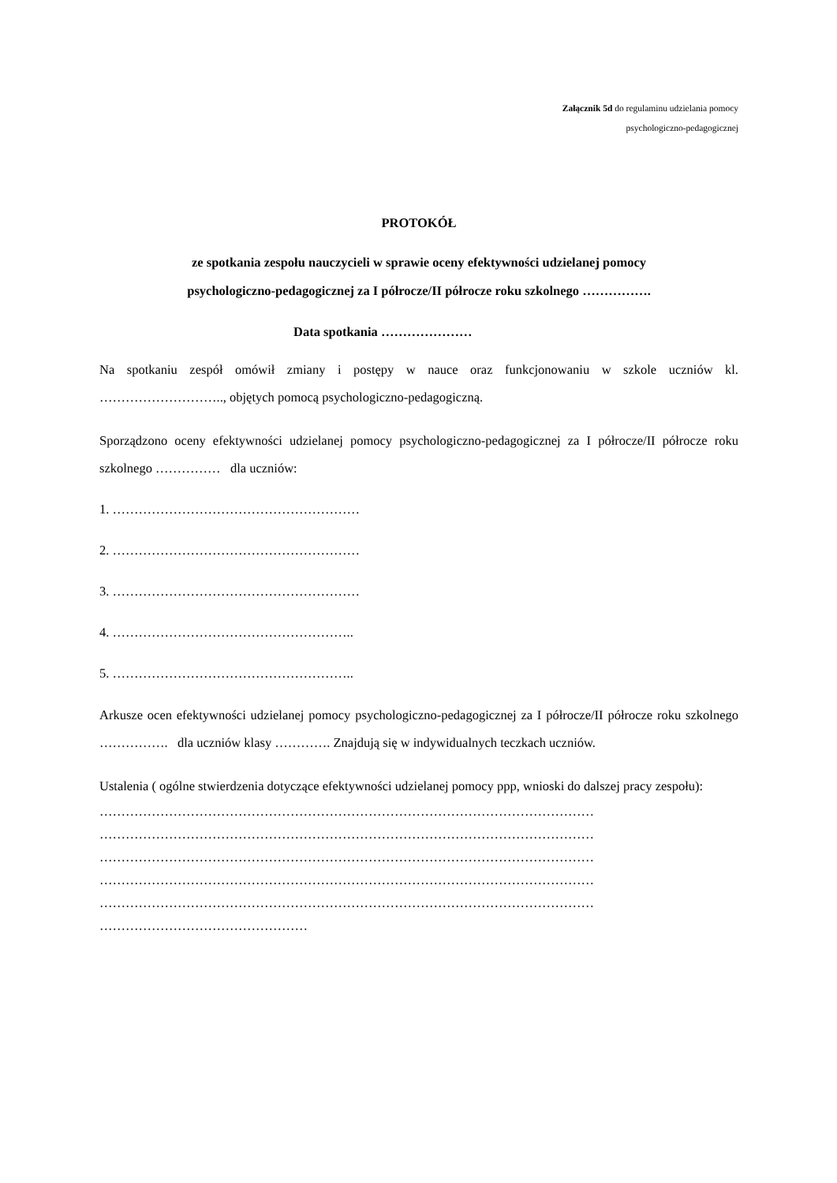Załącznik 5d do regulaminu udzielania pomocy
psychologiczno-pedagogicznej
PROTOKÓŁ
ze spotkania zespołu nauczycieli w sprawie oceny efektywności udzielanej pomocy
psychologiczno-pedagogicznej za I półrocze/II półrocze roku szkolnego …………….
Data spotkania …………………
Na spotkaniu zespół omówił zmiany i postępy w nauce oraz funkcjonowaniu w szkole uczniów kl. ……………………….., objętych pomocą psychologiczno-pedagogiczną.
Sporządzono oceny efektywności udzielanej pomocy psychologiczno-pedagogicznej za I półrocze/II półrocze roku szkolnego …………… dla uczniów:
1. …………………………………………………
2. …………………………………………………
3. …………………………………………………
4. ………………………………………………..
5. ………………………………………………..
Arkusze ocen efektywności udzielanej pomocy psychologiczno-pedagogicznej za I półrocze/II półrocze roku szkolnego ……………. dla uczniów klasy …………. Znajdują się w indywidualnych teczkach uczniów.
Ustalenia ( ogólne stwierdzenia dotyczące efektywności udzielanej pomocy ppp, wnioski do dalszej pracy zespołu):
……………………………………………………………………………………………………
……………………………………………………………………………………………………
……………………………………………………………………………………………………
……………………………………………………………………………………………………
……………………………………………………………………………………………………
…………………………………………